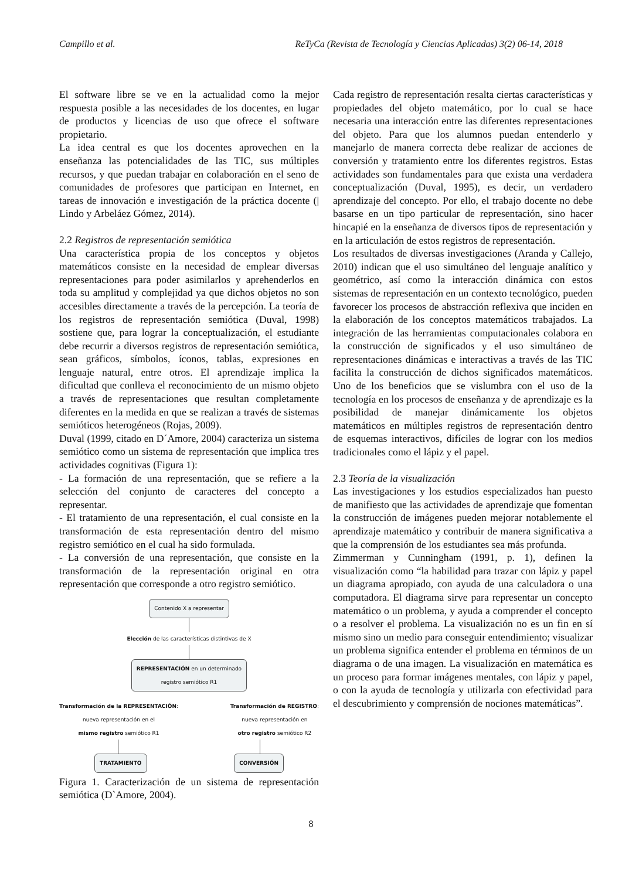Campillo et al. ReTyCa (Revista de Tecnología y Ciencias Aplicadas) 3(2) 06-14, 2018
El software libre se ve en la actualidad como la mejor respuesta posible a las necesidades de los docentes, en lugar de productos y licencias de uso que ofrece el software propietario.
La idea central es que los docentes aprovechen en la enseñanza las potencialidades de las TIC, sus múltiples recursos, y que puedan trabajar en colaboración en el seno de comunidades de profesores que participan en Internet, en tareas de innovación e investigación de la práctica docente (| Lindo y Arbeláez Gómez, 2014).
2.2 Registros de representación semiótica
Una característica propia de los conceptos y objetos matemáticos consiste en la necesidad de emplear diversas representaciones para poder asimilarlos y aprehenderlos en toda su amplitud y complejidad ya que dichos objetos no son accesibles directamente a través de la percepción. La teoría de los registros de representación semiótica (Duval, 1998) sostiene que, para lograr la conceptualización, el estudiante debe recurrir a diversos registros de representación semiótica, sean gráficos, símbolos, íconos, tablas, expresiones en lenguaje natural, entre otros. El aprendizaje implica la dificultad que conlleva el reconocimiento de un mismo objeto a través de representaciones que resultan completamente diferentes en la medida en que se realizan a través de sistemas semióticos heterogéneos (Rojas, 2009).
Duval (1999, citado en D´Amore, 2004) caracteriza un sistema semiótico como un sistema de representación que implica tres actividades cognitivas (Figura 1):
- La formación de una representación, que se refiere a la selección del conjunto de caracteres del concepto a representar.
- El tratamiento de una representación, el cual consiste en la transformación de esta representación dentro del mismo registro semiótico en el cual ha sido formulada.
- La conversión de una representación, que consiste en la transformación de la representación original en otra representación que corresponde a otro registro semiótico.
Contenido X a representar
Elección de las características distintivas de X
REPRESENTACIÓN en un determinado
registro semiótico R1
Transformación de la REPRESENTACIÓN:
nueva representación en el
mismo registro semiótico R1
Transformación de REGISTRO:
nueva representación en
otro registro semiótico R2
TRATAMIENTO CONVERSIÓN
Figura 1. Caracterización de un sistema de representación semiótica (D`Amore, 2004).
Cada registro de representación resalta ciertas características y propiedades del objeto matemático, por lo cual se hace necesaria una interacción entre las diferentes representaciones del objeto. Para que los alumnos puedan entenderlo y manejarlo de manera correcta debe realizar de acciones de conversión y tratamiento entre los diferentes registros. Estas actividades son fundamentales para que exista una verdadera conceptualización (Duval, 1995), es decir, un verdadero aprendizaje del concepto. Por ello, el trabajo docente no debe basarse en un tipo particular de representación, sino hacer hincapié en la enseñanza de diversos tipos de representación y en la articulación de estos registros de representación.
Los resultados de diversas investigaciones (Aranda y Callejo, 2010) indican que el uso simultáneo del lenguaje analítico y geométrico, así como la interacción dinámica con estos sistemas de representación en un contexto tecnológico, pueden favorecer los procesos de abstracción reflexiva que inciden en la elaboración de los conceptos matemáticos trabajados. La integración de las herramientas computacionales colabora en la construcción de significados y el uso simultáneo de representaciones dinámicas e interactivas a través de las TIC facilita la construcción de dichos significados matemáticos. Uno de los beneficios que se vislumbra con el uso de la tecnología en los procesos de enseñanza y de aprendizaje es la posibilidad de manejar dinámicamente los objetos matemáticos en múltiples registros de representación dentro de esquemas interactivos, difíciles de lograr con los medios tradicionales como el lápiz y el papel.
2.3 Teoría de la visualización
Las investigaciones y los estudios especializados han puesto de manifiesto que las actividades de aprendizaje que fomentan la construcción de imágenes pueden mejorar notablemente el aprendizaje matemático y contribuir de manera significativa a que la comprensión de los estudiantes sea más profunda.
Zimmerman y Cunningham (1991, p. 1), definen la visualización como “la habilidad para trazar con lápiz y papel un diagrama apropiado, con ayuda de una calculadora o una computadora. El diagrama sirve para representar un concepto matemático o un problema, y ayuda a comprender el concepto o a resolver el problema. La visualización no es un fin en sí mismo sino un medio para conseguir entendimiento; visualizar un problema significa entender el problema en términos de un diagrama o de una imagen. La visualización en matemática es un proceso para formar imágenes mentales, con lápiz y papel, o con la ayuda de tecnología y utilizarla con efectividad para el descubrimiento y comprensión de nociones matemáticas”.
8